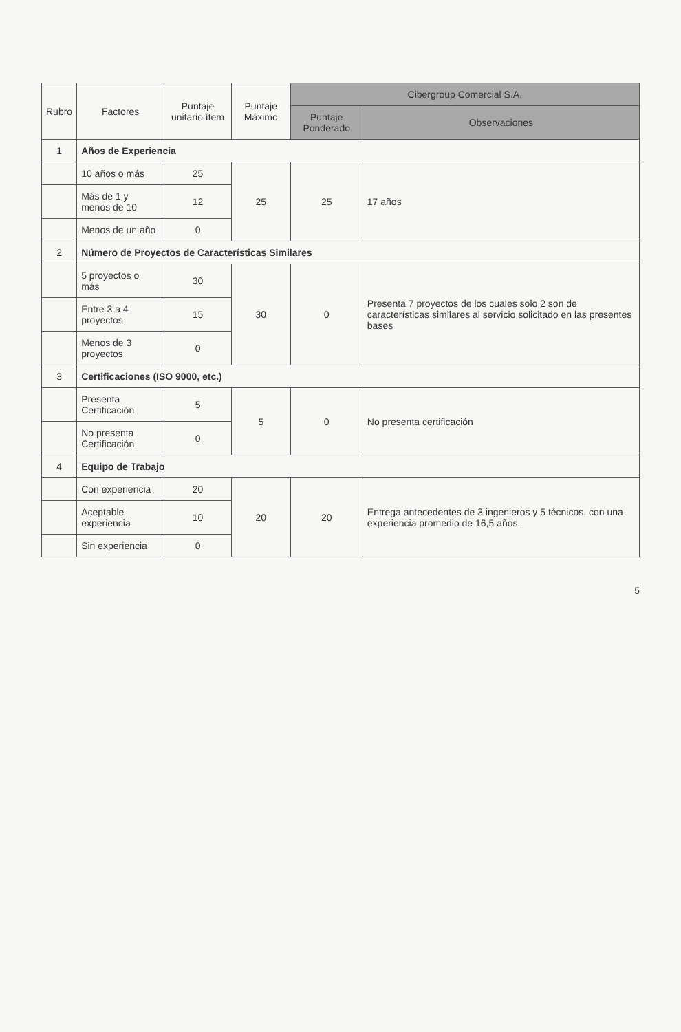| Rubro | Factores | Puntaje unitario ítem | Puntaje Máximo | Cibergroup Comercial S.A. | |
| --- | --- | --- | --- | --- | --- |
| | | | | Puntaje Ponderado | Observaciones |
| 1 | Años de Experiencia | | | | |
| | 10 años o más | 25 | 25 | 25 | 17 años |
| | Más de 1 y menos de 10 | 12 | | | |
| | Menos de un año | 0 | | | |
| 2 | Número de Proyectos de Características Similares | | | | |
| | 5 proyectos o más | 30 | 30 | 0 | Presenta 7 proyectos de los cuales solo 2 son de características similares al servicio solicitado en las presentes bases |
| | Entre 3 a 4 proyectos | 15 | | | |
| | Menos de 3 proyectos | 0 | | | |
| 3 | Certificaciones (ISO 9000, etc.) | | | | |
| | Presenta Certificación | 5 | 5 | 0 | No presenta certificación |
| | No presenta Certificación | 0 | | | |
| 4 | Equipo de Trabajo | | | | |
| | Con experiencia | 20 | 20 | 20 | Entrega antecedentes de 3 ingenieros y 5 técnicos, con una experiencia promedio de 16,5 años. |
| | Aceptable experiencia | 10 | | | |
| | Sin experiencia | 0 | | | |
5